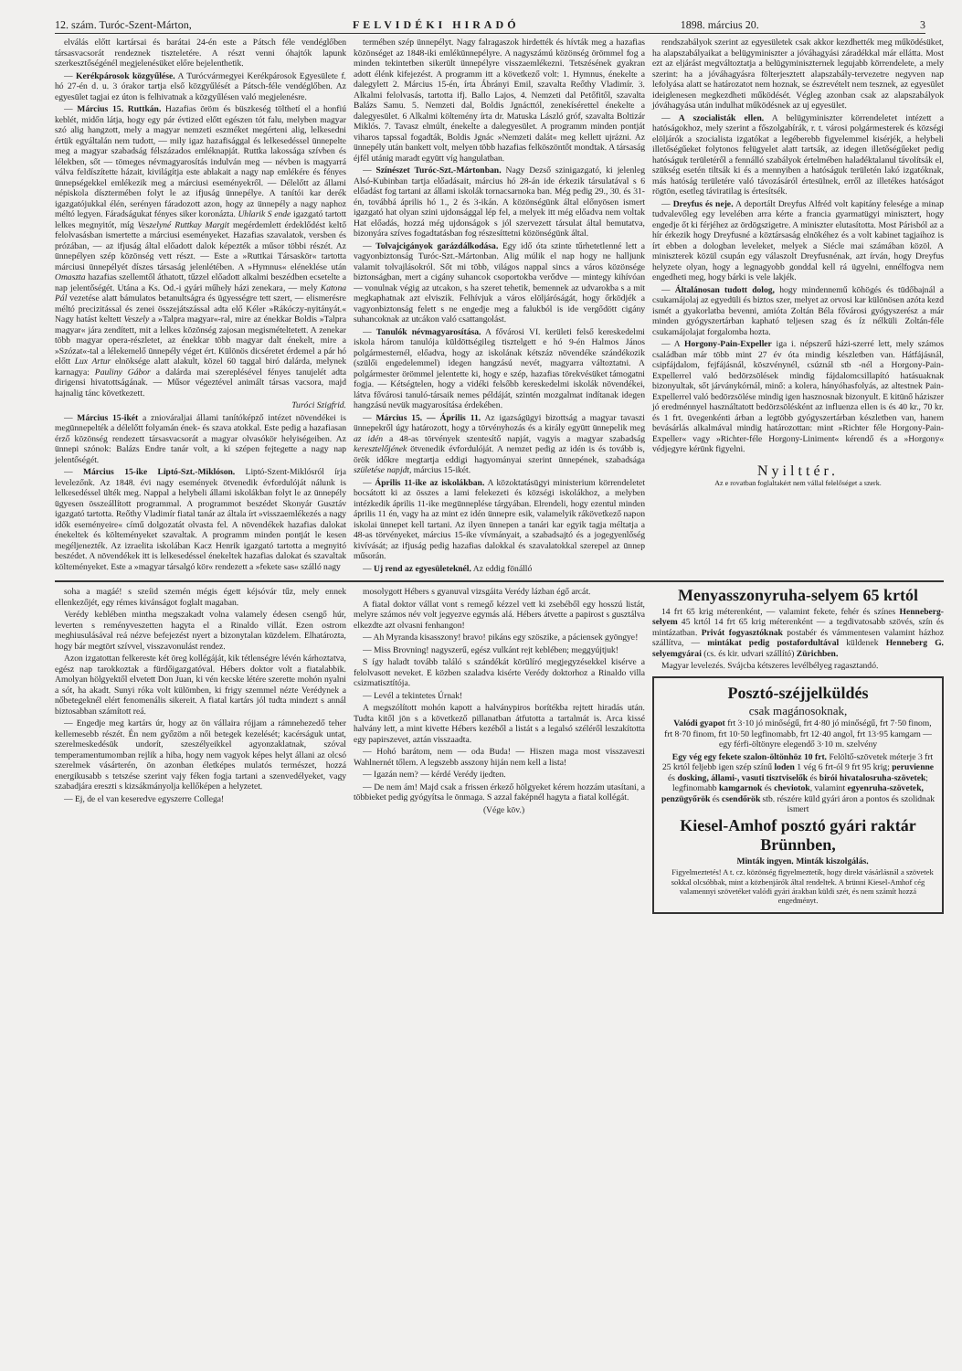12. szám. Turóc-Szent-Márton, FELVIDÉKI HIRADÓ 1898. március 20. 3
elválás előtt kartársai és barátai 24-én este a Pátsch féle vendéglőben társasvacsorát rendeznek tiszteletére. A részt venni óhajtók lapunk szerkesztőségénél megjelenésüket előre bejelenthetik.
— Kerékpárosok közgyűlése. A Turócvármegyei Kerékpárosok Egyesülete f. hó 27-én d. u. 3 órakor tartja első közgyűlését a Pátsch-féle vendéglőben. Az egyesület tagjai ez úton is felhivatnak a közgyűlésen való megjelenésre.
— Március 15. Ruttkán. Hazafias öröm és büszkeség tölthetí el a honfiú keblét, midőn látja, hogy egy pár évtized előtt egészen tót falu, melyben magyar szó alig hangzott, mely a magyar nemzeti eszméket megérteni alig, lelkesedni értük egyáltalán nem tudott, — mily igaz hazafisággal és lelkesedéssel ünnepelte meg a magyar szabadság félszázados emléknapját. Ruttka lakossága szívben és lélekben, sőt — tömeges névmagyarosítás indulván meg — névben is magyarrá válva feldíszítette házait, kivilágítja este ablakait a nagy nap emlékére és fényes ünnepségekkel emlékezik meg a márciusi eseményekről. — Délelőtt az állami népiskola dísztermében folyt le az ifjuság ünnepélye. A tanítói kar derék igazgatójukkal élén, serényen fáradozott azon, hogy az ünnepély a nagy naphoz méltó legyen. Fáradságukat fényes siker koronázta. Uhlarik S ende igazgató tartott lelkes megnyitót, míg Veszelyné Ruttkay Margit megérdemlett érdeklődést keltő felolvasásban ismertette a márciusi eseményeket. Hazafias szavalatok, versben és prózában, — az ifjuság által előadott dalok képezték a műsor többi részét. Az ünnepélyen szép közönség vett részt. — Este a »Ruttkai Társaskör« tartotta márciusi ünnepélyét díszes társaság jelenlétében. A »Hymnus« eléneklése után Omaszta hazafias szellemtől áthatott, tűzzel előadott alkalmi beszédben ecsetelte a nap jelentőségét. Utána a Ks. Od.-i gyári műhely házi zenekara, — mely Katona Pál vezetése alatt bámulatos betanultságra és ügyességre tett szert, — elismerésre méltó precizitással és zenei összejátszással adta elő Kéler »Rákóczy-nyitányát.« Nagy hatást keltett Veszely a »Talpra magyar«-ral, mire az énekkar Boldis »Talpra magyar« jára zendített, mit a lelkes közönség zajosan megismételtetett. A zenekar több magyar opera-részletet, az énekkar több magyar dalt énekelt, mire a »Szózat«-tal a lélekemelő ünnepély véget ért. Különös dicséretet érdemel a pár hó előtt Lux Artur elnöksége alatt alakult, közel 60 taggal biró dalárda, melynek karnagya: Pauliny Gábor a dalárda mai szereplésével fényes tanujelét adta dirigensi hivatottságának. — Műsor végeztével animált társas vacsora, majd hajnalig tánc következett.
Turóci Szigfrid.
— Március 15-ikét a zniováraljai állami tanítóképző intézet növendékei is megünnepelték a délelőtt folyamán ének- és szava atokkal. Este pedig a hazafiasan érző közönség rendezett társasvacsorát a magyar olvasókör helyiségeiben. Az ünnepi szónok: Balázs Endre tanár volt, a ki szépen fejtegette a nagy nap jelentőségét.
— Március 15-ike Liptó-Szt.-Miklóson. Liptó-Szent-Miklósról írja levelezőnk. Az 1848. évi nagy események ötvenedik évfordulóját nálunk is lelkesedéssel ülték meg. Nappal a helybeli állami iskolákban folyt le az ünnepély ügyesen összeállított programmal. A programmot beszédet Skonyár Gusztáv igazgató tartotta. Reőthy Vladimír fiatal tanár az általa írt »visszaemlékezés a nagy idők eseményeire« című dolgozatát olvasta fel. A növendékek hazafias dalokat énekeltek és költeményeket szavaltak. A programm minden pontját le kesen megéljenezték. Az izraelita iskolában Kacz Henrik igazgató tartotta a megnyitó beszédet. A növendékek itt is lelkesedéssel énekeltek hazafias dalokat és szavaltak költeményeket. Este a »magyar társalgó kör« rendezett a »fekete sas« szálló nagy
termében szép ünnepélyt. Nagy falragaszok hirdették és hívták meg a hazafias közönséget az 1848-iki emlékünnepélyre. A nagyszámú közönség örömmel fog a minden tekintetben sikerült ünnepélyre visszaemlékezni. Tetszésének gyakran adott élénk kifejezést. A programm itt a következő volt: 1. Hymnus, énekelte a dalegylett 2. Március 15-én, írta Ábrányi Emil, szavalta Reőthy Vladimír. 3. Alkalmi felolvasás, tartotta ifj. Ballo Lajos, 4. Nemzeti dal Petőfitől, szavalta Balázs Samu. 5. Nemzeti dal, Boldis Jgnácttól, zenekísérettel énekelte a dalegyesület. 6 Alkalmi költemény írta dr. Matuska László gróf, szavalta Boltizár Miklós. 7. Tavasz elmúlt, énekelte a dalegyesület. A programm minden pontját viharos tapssal fogadták, Boldis Jgnác »Nemzeti dalát« meg kellett ujrázni. Az ünnepély után bankett volt, melyen több hazafias felköszöntőt mondtak. A társaság éjfél utánig maradt együtt víg hangulatban.
— Színészet Turóc-Szt.-Mártonban. Nagy Dezső szinigazgató, ki jelenleg Alsó-Kubinban tartja előadásait, március hó 28-án ide érkezik társulatával s 6 előadást fog tartani az állami iskolák tornacsarnoka ban. Még pedig 29., 30. és 31-én, továbbá április hó 1., 2 és 3-ikán. A közönségünk által előnyösen ismert igazgató hat olyan szini ujdonsággal lép fel, a melyek itt még előadva nem voltak Hat előadás, hozzá még ujdonságok s jól szervezett társulat által bemutatva, bizonyára szíves fogadtatásban fog részesíttetni közönségünk által.
— Tolvajcigányok garázdálkodása. Egy idő óta szinte tűrhetetlenné lett a vagyonbiztonság Turóc-Szt.-Mártonban. Alig múlik el nap hogy ne halljunk valamit tolvajlásokról. Sőt mi több, világos nappal sincs a város közönsége biztonságban, mert a cigány suhancok csoportokba verődve — mintegy kihívóan — vonulnak végig az utcakon, s ha szeret tehetik, bemennek az udvarokba s a mit megkaphatnak azt elviszik. Felhívjuk a város elöljáróságát, hogy őrködjék a vagyonbiztonság felett s ne engedje meg a falukból is ide vergődött cigány suhancoknak az utcákon való csattangolást.
— Tanulók névmagyarosítása. A fővárosi VI. kerületi felső kereskedelmi iskola három tanulója küldöttségileg tisztelgett e hó 9-én Halmos János polgármesternél, előadva, hogy az iskolának kétszáz növendéke szándékozik (szülői engedelemmel) idegen hangzású nevét, magyarra változtatni. A polgármester örömmel jelentette ki, hogy e szép, hazafias törekvésüket támogatni fogja. — Kétségtelen, hogy a vidéki felsőbb kereskedelmi iskolák növendékei, látva fővárosi tanuló-társaik nemes példáját, szintén mozgalmat indítanak idegen hangzású nevük magyarosítása érdekében.
— Március 15. — Április 11. Az igazságügyi bizottság a magyar tavaszi ünnepekről úgy határozott, hogy a törvényhozás és a király együtt ünnepelik meg az idén a 48-as törvények szentesítő napját, vagyis a magyar szabadság keresztelőjének ötvenedik évfordulóját. A nemzet pedig az idén is és tovább is, örök időkre megtartja eddigi hagyományai szerint ünnepének, szabadsága születése napjdt, március 15-ikét.
— Április 11-ike az iskolákban. A közoktatásügyi ministerium körrendeletet bocsátott ki az összes a lami felekezeti és községi iskolákhoz, a melyben intézkedik április 11-ike megünneplése tárgyában. Elrendeli, hogy ezentul minden április 11 én, vagy ha az mint ez idén ünnepre esik, valamelyik rákövetkező napon iskolai ünnepet kell tartani. Az ilyen ünnepen a tanári kar egyik tagja méltatja a 48-as törvényeket, március 15-ike vívmányait, a szabadsajtó és a jogegyenlőség kivívását; az ifjuság pedig hazafias dalokkal és szavalatokkal szerepel az ünnep műsorán.
— Uj rend az egyesületeknél. Az eddig fönálló
rendszabályok szerint az egyesületek csak akkor kezdhették meg működésüket, ha alapszabályaikat a belügyminiszter a jóváhagyási záradékkal már ellátta. Most ezt az eljárást megváltoztatja a belügyminiszternek legujabb körrendelete, a mely szerint: ha a jóváhagyásra fölterjesztett alapszabály-tervezetre negyven nap lefolyása alatt se határozatot nem hoznak, se észrevételt nem tesznek, az egyesület ideiglenesen megkezdheti működését. Végleg azonban csak az alapszabályok jóváhagyása után indulhat működésnek az uj egyesület.
— A szocialisták ellen. A belügyminiszter körrendeletet intézett a hatóságokhoz, mely szerint a főszolgabírák, r. t. városi polgármesterek és községi elöljárók a szocialista izgatókat a legéberebb figyelemmel kisérjék, a helybeli illetőségűeket folytonos felügyelet alatt tartsák, az idegen illetőségűeket pedig hatóságuk területéről a fennálló szabályok értelmében haladéktalanul távolítsák el, szükség esetén tiltsák ki és a mennyiben a hatóságuk területén lakó izgatóknak, más hatóság területére való távozásáról értesülnek, erről az illetékes hatóságot rögtön, esetleg táviratilag is értesítsék.
— Dreyfus és neje. A deportált Dreyfus Alfréd volt kapitány felesége a minap tudvalevőleg egy levelében arra kérte a francia gyarmatügyi minisztert, hogy engedje őt ki férjéhez az ördögszigetre. A miniszter elutasította. Most Párisból az a hír érkezik hogy Dreyfusné a köztársaság elnökéhez és a volt kabinet tagjaihoz is írt ebben a dologban leveleket, melyek a Siécle mai számában közöl. A miniszterek közül csupán egy válaszolt Dreyfusnénak, azt írván, hogy Dreyfus helyzete olyan, hogy a legnagyobb gonddal kell rá ügyelni, ennélfogva nem engedheti meg, hogy bárki is vele lakjék.
— Általánosan tudott dolog, hogy mindennemű köhögés és tüdőbajnál a csukamájolaj az egyedüli és biztos szer, melyet az orvosi kar különösen azóta kezd ismét a gyakorlatba bevenni, amióta Zoltán Béla fővárosi gyógyszerész a már minden gyógyszertárban kapható teljesen szag és íz nélküli Zoltán-féle csukamájolajat forgalomba hozta.
— A Horgony-Pain-Expeller iga i. népszerű házi-szerré lett, mely számos családban már több mint 27 év óta mindig készletben van. Hátfájásnál, csipfájdalom, fejfájásnál, köszvénynél, csúznál stb -nél a Horgony-Pain-Expellerrel való bedörzsölések mindig fájdalomcsillapító hatásuaknak bizonyultak, sőt járványkórnál, minő: a kolera, hányóhasfolyás, az altestnek Pain-Expellerrel való bedörzsölése mindig igen hasznosnak bizonyult. E kitünő háziszer jó eredménnyel használtatott bedörzsölésként az influenza ellen is és 40 kr., 70 kr. és 1 frt. üvegenkénti árban a legtöbb gyógyszertárban készletben van, hanem bevásárlás alkalmával mindig határozottan: mint »Richter féle Horgony-Pain-Expeller« vagy »Richter-féle Horgony-Liniment« kérendő és a »Horgony« védjegyre kérünk figyelni.
Nyilttér.
Az e rovatban foglaltakért nem vállal felelőséget a szerk.
soha a magáé! s szeíid szemén mégis égett kéjsóvár tűz, mely ennek ellenkezőjét, egy rémes kivánságot foglalt magaban.
Verédy keblében mintha megszakadt volna valamely édesen csengő húr, leverten s reményveszetten hagyta el a Rinaldo villát. Ezen ostrom meghiusulásával reá nézve befejezést nyert a bizonytalan küzdelem. Elhatározta, hogy bár megtört szívvel, visszavonulást rendez.
Azon izgatottan felkereste két öreg kollégáját, kik tétlenségre lévén kárhoztatva, egész nap tarokkoztak a fürdőigazgatóval. Hébers doktor volt a fiatalabbik. Amolyan hölgyektől elvetett Don Juan, ki vén kecske létére szerette mohón nyalni a sót, ha akadt. Sunyi róka volt külömben, ki frigy szemmel nézte Verédynek a nőbetegeknél elért fenomenális sikereit. A fiatal kartárs jól tudta mindezt s annál biztosabban számított reá.
— Engedje meg kartárs úr, hogy az ön vállaira rójjam a rámnehezedő teher kellemesebb részét. Én nem győzöm a női betegek kezelését; kacérságuk untat, szerelmeskedésük undorít, szeszélyeikkel agyonzaklatnak, szóval temperamentumomban rejlik a hiba, hogy nem vagyok képes helyt állani az olcsó szerelmek vásárterén, ön azonban életképes mulatós természet, hozzá energikusabb s tetszése szerint vajy féken fogja tartani a szenvedélyeket, vagy szabadjára ereszti s kizsákmányolja kellőképen a helyzetet.
— Ej, de el van keseredve egyszerre Collega!
mosolygott Hébers s gyanuval vizsgáita Verédy lázban égő arcát.
A fiatal doktor vállat vont s remegő kézzel vett ki zsebéből egy hosszú listát, melyre számos név volt jegyezve egymás alá. Hébers átvette a papirost s gusztálva elkezdte azt olvasni fenhangon!
— Ah Myranda kisasszony! bravo! pikáns egy szöszike, a páciensek gyöngye!
— Miss Brovning! nagyszerű, egész vulkánt rejt keblében; meggyújtjuk!
S így haladt tovább találó s szándékát körülíró megjegyzésekkel kisérve a felolvasott neveket. E közben szaladva kisérte Verédy doktorhoz a Rinaldo villa csizmatisztítója.
— Levél a tekintetes Úrnak!
A megszólított mohón kapott a halványpiros borítékba rejtett hiradás után. Tudta kitől jön s a következő pillanatban átfutotta a tartalmát is. Arca kissé halvány lett, a mint kivette Hébers kezéből a listát s a legalsó széléről leszakította egy papirszevet, aztán visszaadta.
— Hohó barátom, nem — oda Buda! — Hiszen maga most visszaveszi Wahlnernét tőlem. A legszebb asszony hiján nem kell a lista!
— Igazán nem? — kérdé Verédy ijedten.
— De nem ám! Majd csak a frissen érkező hölgyeket kérem hozzám utasítani, a többieket pedig gyógyítsa le önmaga. S azzal faképnél hagyta a fiatal kollégát.
(Vége köv.)
Menyasszonyruha-selyem 65 krtól
14 frt 65 krig méterenként, — valamint fekete, fehér és színes Henneberg-selyem 45 krtól 14 frt 65 krig méterenként — a tegdivatosabb szövés, szín és mintázatban. Privát fogyasztóknak postabér és vámmentesen valamint házhoz szállítva, — mintákat pedig postafordultával küldenek Henneberg G. selyemgyárai (cs. és kir. udvari szállító) Zürichben.
Magyar levelezés. Svájcba kétszeres levélbélyeg ragasztandó.
Posztó-széjjelküldés
csak magánosoknak,
Valódi gyapot frt 3·10 jó minőségű, frt 4·80 jó minőségű, frt 7·50 finom, frt 8·70 finom, frt 10·50 legfinomabb, frt 12·40 angol, frt 13·95 kamgarn — egy férfi-öltönyre elegendő 3·10 m. szelvény
Egy vég egy fekete szalon-öltönhöz 10 frt. Felöltő-szövetek méterje 3 frt 25 krtól feljebb igen szép színű loden 1 vég 6 frt-ól 9 frt 95 krig; peruvienne és dosking, állami-, vasuti tisztviselők és birói hivatalosruha-szövetek; legfinomabb kamgarnok és cheviotok, valamint egyenruha-szövetek, penzügyőrök és csendőrök stb. részére küld gyári áron a pontos és szolidnak ismert
Kiesel-Amhof posztó gyári raktár Brünnben,
Minták ingyen. Minták kiszolgálás.
Figyelmeztetés! A t. cz. közönség figyelmeztetik, hogy direkt vásárlásnál a szövetek sokkal olcsóbbak, mint a közbenjárók által rendeltek. A brünni Kiesel-Amhof cég valamennyi szövetéket valódi gyári árakban küldi szét, és nem számít hozzá engedményt.